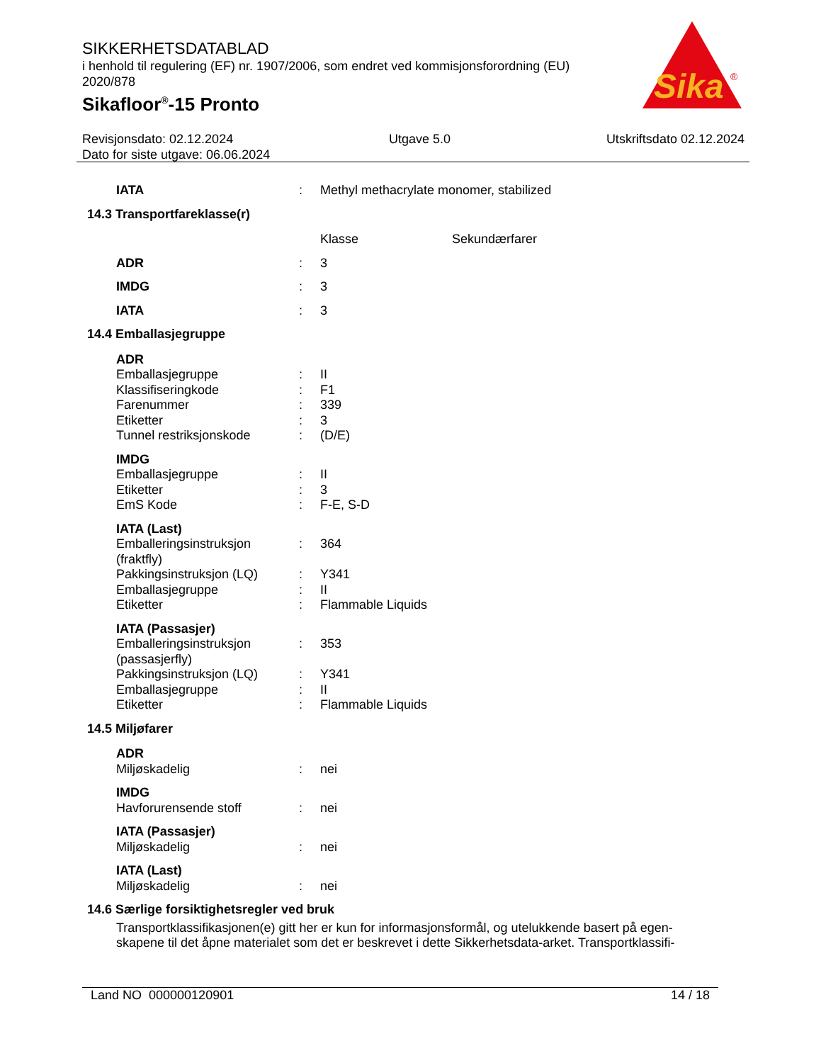SIKKERHETSDATABLAD
i henhold til regulering (EF) nr. 1907/2006, som endret ved kommisjonsforordning (EU) 2020/878
Sikafloor<sup>®</sup>-15 Pronto
Sika
®
Revisjonsdato: 02.12.2024 Utgave 5.0 Utskriftsdato 02.12.2024
Dato for siste utgave: 06.06.2024
| IATA | : | Methyl methacrylate monomer, stabilized |
| 14.3 Transportfareklasse(r) | | |
| | | Klasse Sekundærfarer |
| ADR | : | 3 |
| IMDG | : | 3 |
| IATA | : | 3 |
| 14.4 Emballasjegruppe | | |
| ADR | | |
| Emballasjegruppe | : | II |
| Klassifiseringkode | : | F1 |
| Farenummer | : | 339 |
| Etiketter | : | 3 |
| Tunnel restriksjonskode | : | (D/E) |
| IMDG | | |
| Emballasjegruppe | : | II |
| Etiketter | : | 3 |
| EmS Kode | : | F-E, S-D |
| IATA (Last) | | |
| Emballeringsinstruksjon (fraktfly) | : | 364 |
| Pakkingsinstruksjon (LQ) | : | Y341 |
| Emballasjegruppe | : | II |
| Etiketter | : | Flammable Liquids |
| IATA (Passasjer) | | |
| Emballeringsinstruksjon (passasjerfly) | : | 353 |
| Pakkingsinstruksjon (LQ) | : | Y341 |
| Emballasjegruppe | : | II |
| Etiketter | : | Flammable Liquids |
| 14.5 Miljøfarer | | |
| ADR | | |
| Miljøskadelig | : | nei |
| IMDG | | |
| Havforurensende stoff | : | nei |
| IATA (Passasjer) | | |
| Miljøskadelig | : | nei |
| IATA (Last) | | |
| Miljøskadelig | : | nei |
| 14.6 Særlige forsiktighetsregler ved bruk | | |
Transportklassifikasjonen(e) gitt her er kun for informasjonsformål, og utelukkende basert på egen-skapene til det åpne materialet som det er beskrevet i dette Sikkerhetsdata-arket. Transportklassifi-
Land NO 000000120901 14 / 18